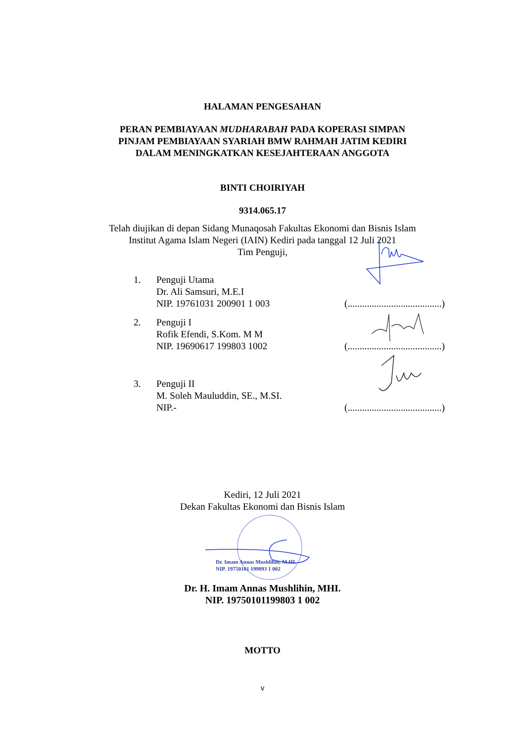HALAMAN PENGESAHAN
PERAN PEMBIAYAAN MUDHARABAH PADA KOPERASI SIMPAN
PINJAM PEMBIAYAAN SYARIAH BMW RAHMAH JATIM KEDIRI
DALAM MENINGKATKAN KESEJAHTERAAN ANGGOTA
BINTI CHOIRIYAH
9314.065.17
Telah diujikan di depan Sidang Munaqosah Fakultas Ekonomi dan Bisnis Islam
Institut Agama Islam Negeri (IAIN) Kediri pada tanggal 12 Juli 2021
Tim Penguji,
1. Penguji Utama
Dr. Ali Samsuri, M.E.I
NIP. 19761031 200901 1 003
(.......................................)
2. Penguji I
Rofik Efendi, S.Kom. M M
NIP. 19690617 199803 1002
(.......................................)
3. Penguji II
M. Soleh Mauluddin, SE., M.SI.
NIP.-
(.......................................)
Kediri, 12 Juli 2021
Dekan Fakultas Ekonomi dan Bisnis Islam
Dr. Imam Annas Mushlihin, M.HI.
NIP. 19750101 199893 1 002
Dr. H. Imam Annas Mushlihin, MHI.
NIP. 19750101199803 1 002
MOTTO
v